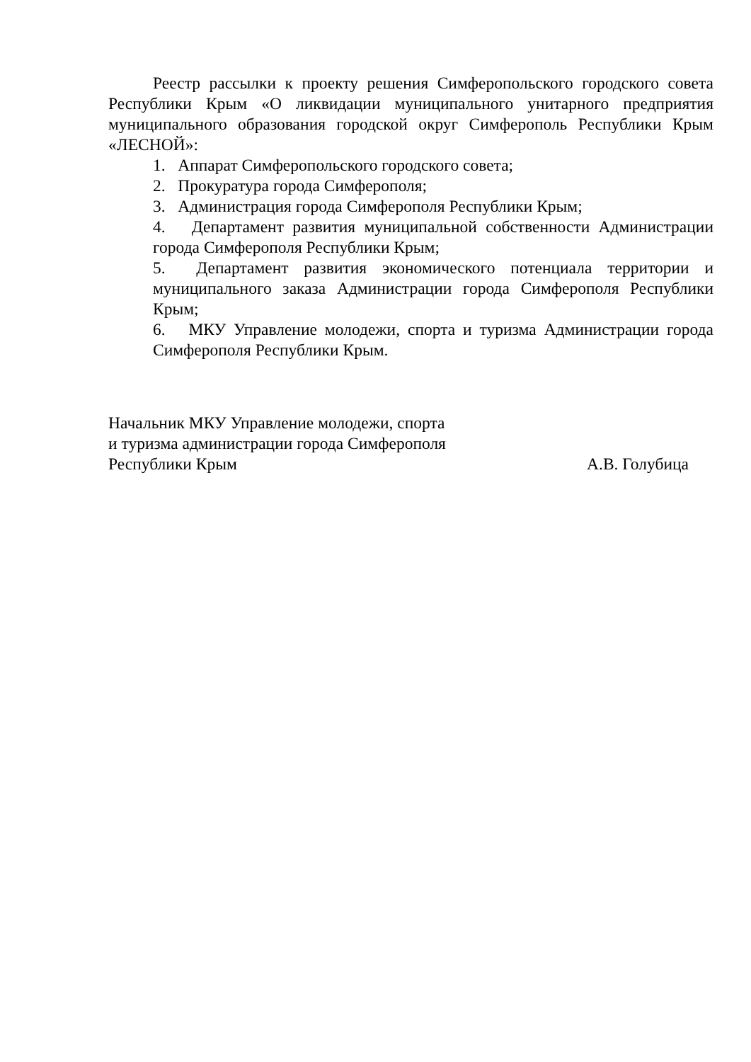Реестр рассылки к проекту решения Симферопольского городского совета Республики Крым «О ликвидации муниципального унитарного предприятия муниципального образования городской округ Симферополь Республики Крым «ЛЕСНОЙ»:
1. Аппарат Симферопольского городского совета;
2. Прокуратура города Симферополя;
3. Администрация города Симферополя Республики Крым;
4. Департамент развития муниципальной собственности Администрации города Симферополя Республики Крым;
5. Департамент развития экономического потенциала территории и муниципального заказа Администрации города Симферополя Республики Крым;
6. МКУ Управление молодежи, спорта и туризма Администрации города Симферополя Республики Крым.
Начальник МКУ Управление молодежи, спорта
и туризма администрации города Симферополя
Республики Крым А.В. Голубица